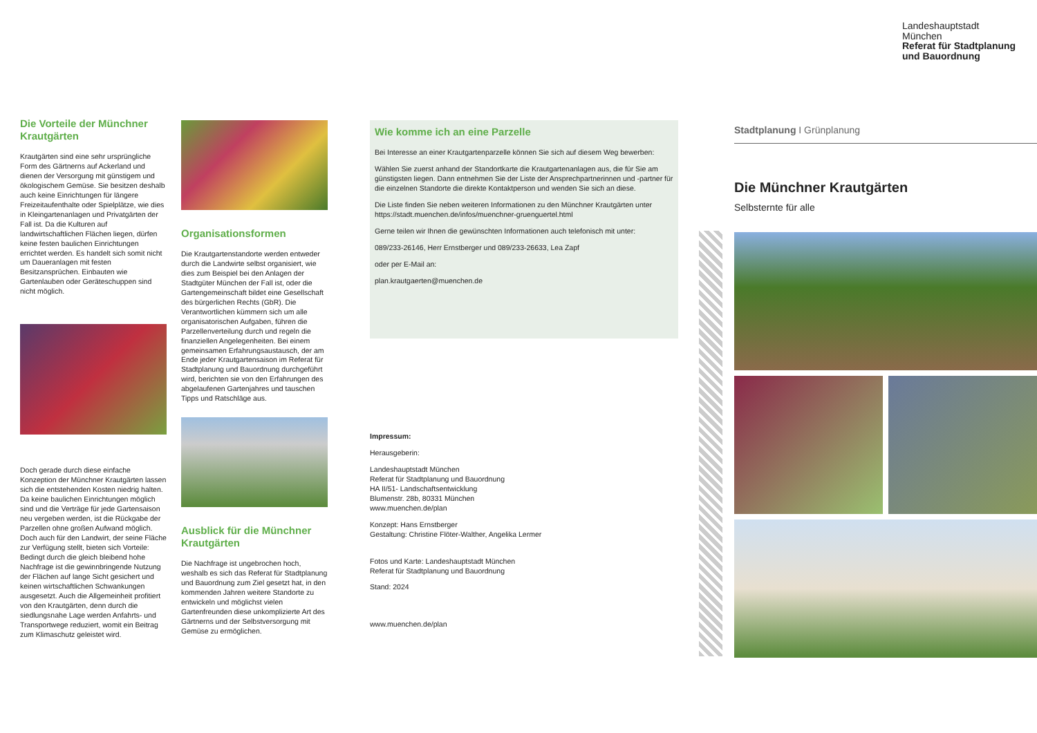Die Vorteile der Münchner Krautgärten
Krautgärten sind eine sehr ursprüngliche Form des Gärtnerns auf Ackerland und dienen der Versorgung mit günstigem und ökologischem Gemüse. Sie besitzen deshalb auch keine Einrichtungen für längere Freizeitaufenthalte oder Spielplätze, wie dies in Kleingartenanlagen und Privatgärten der Fall ist. Da die Kulturen auf landwirtschaftlichen Flächen liegen, dürfen keine festen baulichen Einrichtungen errichtet werden. Es handelt sich somit nicht um Daueranlagen mit festen Besitzansprüchen. Einbauten wie Gartenlauben oder Geräteschuppen sind nicht möglich.
Doch gerade durch diese einfache Konzeption der Münchner Krautgärten lassen sich die entstehenden Kosten niedrig halten. Da keine baulichen Einrichtungen möglich sind und die Verträge für jede Gartensaison neu vergeben werden, ist die Rückgabe der Parzellen ohne großen Aufwand möglich. Doch auch für den Landwirt, der seine Fläche zur Verfügung stellt, bieten sich Vorteile: Bedingt durch die gleich bleibend hohe Nachfrage ist die gewinnbringende Nutzung der Flächen auf lange Sicht gesichert und keinen wirtschaftlichen Schwankungen ausgesetzt. Auch die Allgemeinheit profitiert von den Krautgärten, denn durch die siedlungsnahe Lage werden Anfahrts- und Transportwege reduziert, womit ein Beitrag zum Klimaschutz geleistet wird.
Organisationsformen
Die Krautgartenstandorte werden entweder durch die Landwirte selbst organisiert, wie dies zum Beispiel bei den Anlagen der Stadtgüter München der Fall ist, oder die Gartengemeinschaft bildet eine Gesellschaft des bürgerlichen Rechts (GbR). Die Verantwortlichen kümmern sich um alle organisatorischen Aufgaben, führen die Parzellenverteilung durch und regeln die finanziellen Angelegenheiten. Bei einem gemeinsamen Erfahrungsaustausch, der am Ende jeder Krautgartensaison im Referat für Stadtplanung und Bauordnung durchgeführt wird, berichten sie von den Erfahrungen des abgelaufenen Gartenjahres und tauschen Tipps und Ratschläge aus.
Ausblick für die Münchner Krautgärten
Die Nachfrage ist ungebrochen hoch, weshalb es sich das Referat für Stadtplanung und Bauordnung zum Ziel gesetzt hat, in den kommenden Jahren weitere Standorte zu entwickeln und möglichst vielen Gartenfreunden diese unkomplizierte Art des Gärtnerns und der Selbstversorgung mit Gemüse zu ermöglichen.
Wie komme ich an eine Parzelle
Bei Interesse an einer Krautgartenparzelle können Sie sich auf diesem Weg bewerben:
Wählen Sie zuerst anhand der Standortkarte die Krautgartenanlagen aus, die für Sie am günstigsten liegen. Dann entnehmen Sie der Liste der Ansprechpartnerinnen und -partner für die einzelnen Standorte die direkte Kontaktperson und wenden Sie sich an diese.
Die Liste finden Sie neben weiteren Informationen zu den Münchner Krautgärten unter https://stadt.muenchen.de/infos/muenchner-gruenguertel.html
Gerne teilen wir Ihnen die gewünschten Informationen auch telefonisch mit unter:
089/233-26146, Herr Ernstberger und 089/233-26633, Lea Zapf
oder per E-Mail an:
plan.krautgaerten@muenchen.de
Impressum:
Herausgeberin:
Landeshauptstadt München
Referat für Stadtplanung und Bauordnung
HA II/51- Landschaftsentwicklung
Blumenstr. 28b, 80331 München
www.muenchen.de/plan
Konzept: Hans Ernstberger
Gestaltung: Christine Flöter-Walther, Angelika Lermer
Fotos und Karte: Landeshauptstadt München
Referat für Stadtplanung und Bauordnung
Stand: 2024
www.muenchen.de/plan
Landeshauptstadt
München
Referat für Stadtplanung
und Bauordnung
Stadtplanung I Grünplanung
Die Münchner Krautgärten
Selbsternte für alle